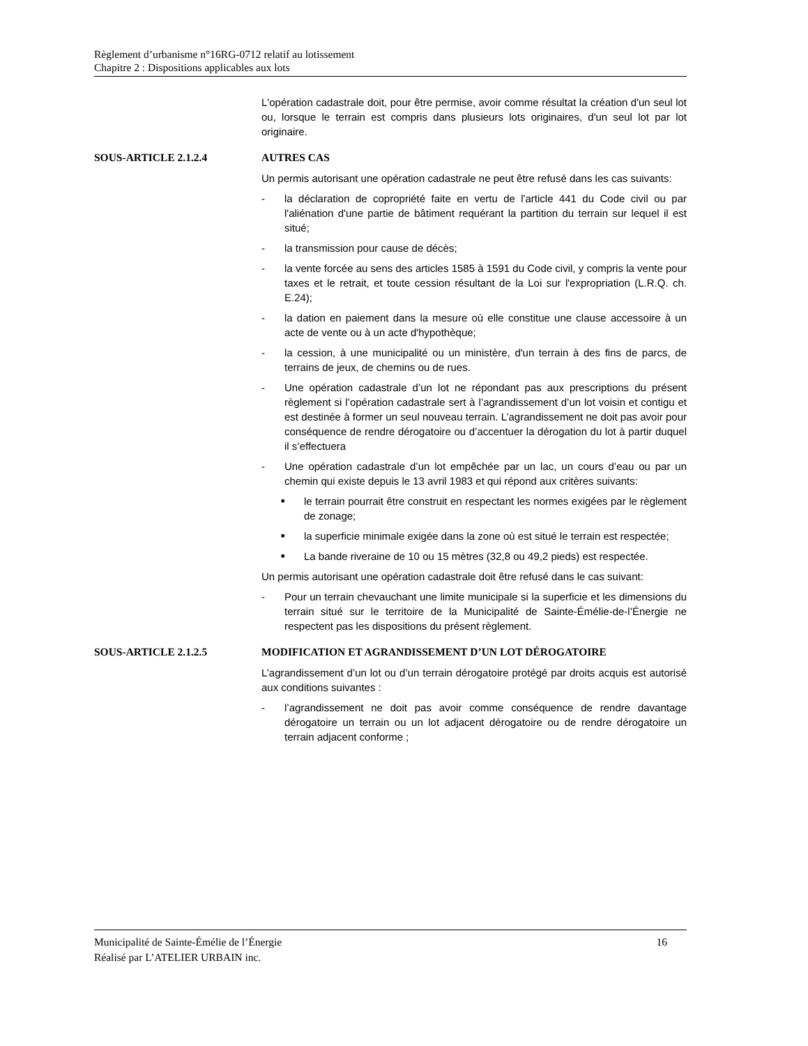Règlement d’urbanisme n°16RG-0712 relatif au lotissement
Chapitre 2 : Dispositions applicables aux lots
L'opération cadastrale doit, pour être permise, avoir comme résultat la création d'un seul lot ou, lorsque le terrain est compris dans plusieurs lots originaires, d'un seul lot par lot originaire.
SOUS-ARTICLE 2.1.2.4 AUTRES CAS
Un permis autorisant une opération cadastrale ne peut être refusé dans les cas suivants:
- la déclaration de copropriété faite en vertu de l'article 441 du Code civil ou par l'aliénation d'une partie de bâtiment requérant la partition du terrain sur lequel il est situé;
- la transmission pour cause de décès;
- la vente forcée au sens des articles 1585 à 1591 du Code civil, y compris la vente pour taxes et le retrait, et toute cession résultant de la Loi sur l'expropriation (L.R.Q. ch. E.24);
- la dation en paiement dans la mesure où elle constitue une clause accessoire à un acte de vente ou à un acte d'hypothèque;
- la cession, à une municipalité ou un ministère, d'un terrain à des fins de parcs, de terrains de jeux, de chemins ou de rues.
- Une opération cadastrale d’un lot ne répondant pas aux prescriptions du présent règlement si l’opération cadastrale sert à l’agrandissement d’un lot voisin et contigu et est destinée à former un seul nouveau terrain. L’agrandissement ne doit pas avoir pour conséquence de rendre dérogatoire ou d’accentuer la dérogation du lot à partir duquel il s’effectuera
- Une opération cadastrale d’un lot empêchée par un lac, un cours d’eau ou par un chemin qui existe depuis le 13 avril 1983 et qui répond aux critères suivants:
■ le terrain pourrait être construit en respectant les normes exigées par le règlement de zonage;
■ la superficie minimale exigée dans la zone où est situé le terrain est respectée;
■ La bande riveraine de 10 ou 15 mètres (32,8 ou 49,2 pieds) est respectée.
Un permis autorisant une opération cadastrale doit être refusé dans le cas suivant:
- Pour un terrain chevauchant une limite municipale si la superficie et les dimensions du terrain situé sur le territoire de la Municipalité de Sainte-Émélie-de-l’Énergie ne respectent pas les dispositions du présent règlement.
SOUS-ARTICLE 2.1.2.5 MODIFICATION ET AGRANDISSEMENT D’UN LOT DÉROGATOIRE
L’agrandissement d’un lot ou d’un terrain dérogatoire protégé par droits acquis est autorisé aux conditions suivantes :
- l’agrandissement ne doit pas avoir comme conséquence de rendre davantage dérogatoire un terrain ou un lot adjacent dérogatoire ou de rendre dérogatoire un terrain adjacent conforme ;
16 Municipalité de Sainte-Émélie de l’Énergie
Réalisé par L’ATELIER URBAIN inc.